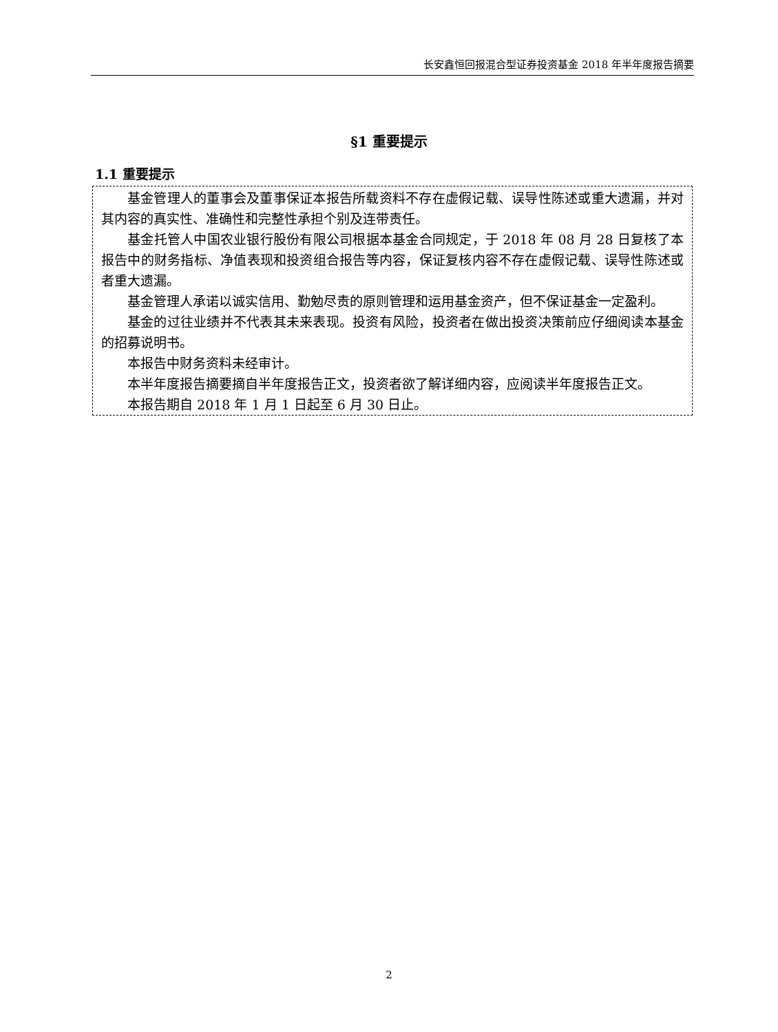长安鑫恒回报混合型证券投资基金 2018 年半年度报告摘要
§1 重要提示
1.1 重要提示
基金管理人的董事会及董事保证本报告所载资料不存在虚假记载、误导性陈述或重大遗漏，并对其内容的真实性、准确性和完整性承担个别及连带责任。
基金托管人中国农业银行股份有限公司根据本基金合同规定，于 2018 年 08 月 28 日复核了本报告中的财务指标、净值表现和投资组合报告等内容，保证复核内容不存在虚假记载、误导性陈述或者重大遗漏。
基金管理人承诺以诚实信用、勤勉尽责的原则管理和运用基金资产，但不保证基金一定盈利。
基金的过往业绩并不代表其未来表现。投资有风险，投资者在做出投资决策前应仔细阅读本基金的招募说明书。
本报告中财务资料未经审计。
本半年度报告摘要摘自半年度报告正文，投资者欲了解详细内容，应阅读半年度报告正文。
本报告期自 2018 年 1 月 1 日起至 6 月 30 日止。
2